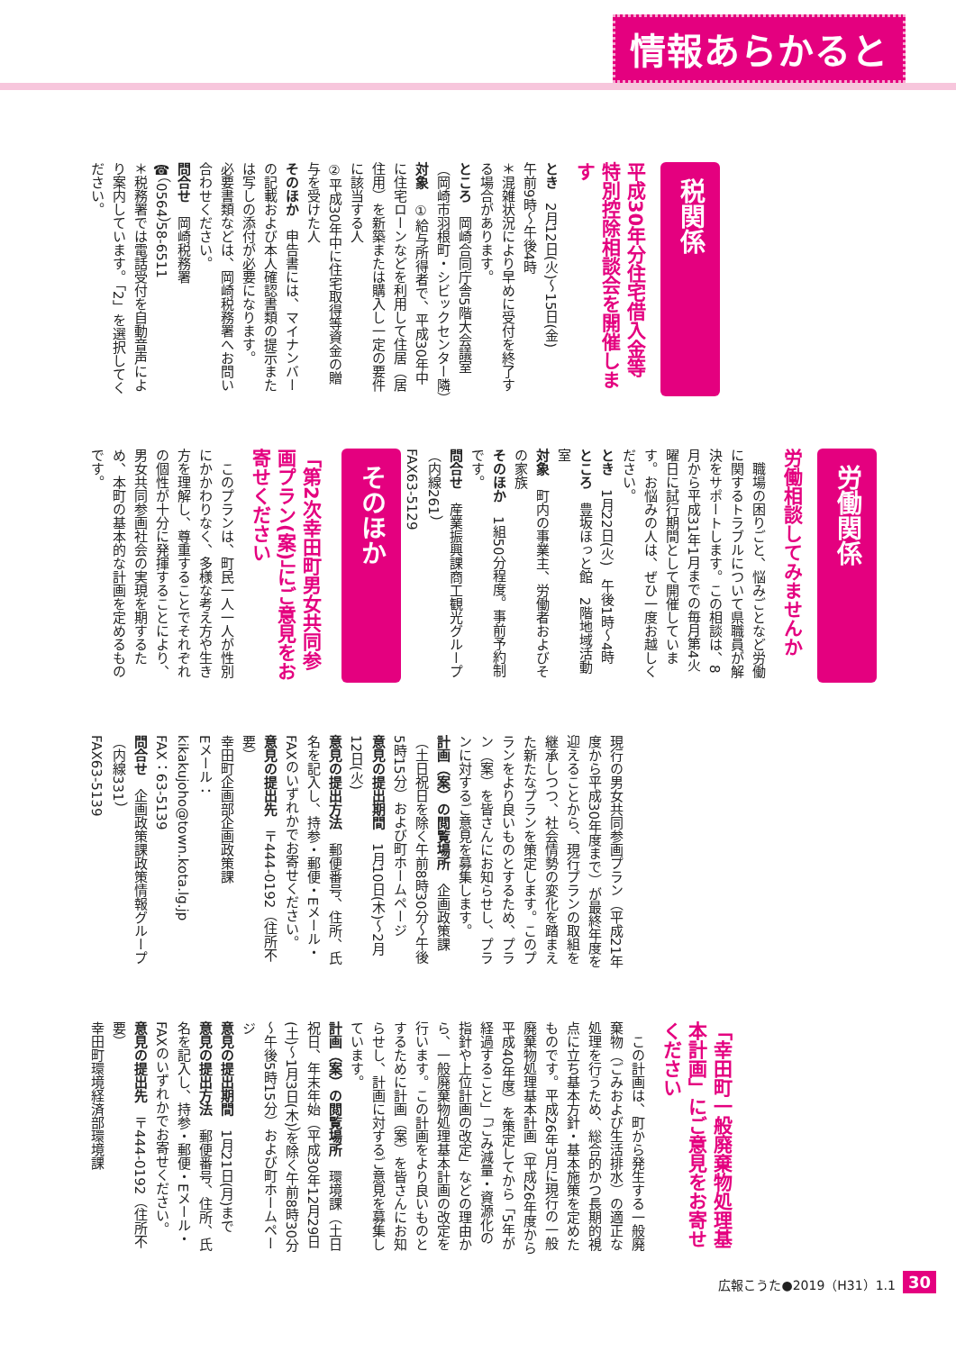情報あらかると
税関係
平成30年分住宅借入金等特別控除相談会を開催します
とき　2月12日(火)～15日(金)
午前9時～午後4時
＊混雑状況により早めに受付を終了する場合があります。
ところ　岡崎合同庁舎5階大会議室（岡崎市羽根町・シビックセンター隣）
対象　①給与所得者で、平成30年中に住宅ローンなどを利用して住居（居住用）を新築または購入し一定の要件に該当する人
②平成30年中に住宅取得等資金の贈与を受けた人
そのほか　申告書には、マイナンバーの記載および本人確認書類の提示または写しの添付が必要になります。
必要書類などは、岡崎税務署へお問い合わせください。
問合せ　岡崎税務署
☎（0564）58-6511
＊税務署では電話受付を自動音声により案内しています。「2」を選択してください。
労働関係
労働相談してみませんか
　職場の困りごと、悩みごとなど労働に関するトラブルについて県職員が解決をサポートします。この相談は、8月から平成31年1月までの毎月第4火曜日に試行期間として開催しています。お悩みの人は、ぜひ一度お越しください。
とき　1月22日(火)　午後1時～4時
ところ　豊坂ほっと館　2階地域活動室
対象　町内の事業主、労働者およびその家族
そのほか　1組50分程度。事前予約制です。
問合せ　産業振興課商工観光グループ（内線261）
FAX63-5129
そのほか
「第2次幸田町男女共同参画プラン(案)」にご意見をお寄せください
　このプランは、町民一人一人が性別にかかわりなく、多様な考え方や生き方を理解し、尊重することでそれぞれの個性が十分に発揮することにより、男女共同参画社会の実現を期するため、本町の基本的な計画を定めるものです。
現行の男女共同参画プラン（平成21年度から平成30年度まで）が最終年度を迎えることから、現行プランの取組を継承しつつ、社会情勢の変化を踏まえた新たなプランを策定します。このプランをより良いものとするため、プラン（案）を皆さんにお知らせし、プランに対するご意見を募集します。
計画（案）の閲覧場所　企画政策課（土日祝日を除く午前8時30分～午後5時15分）および町ホームページ
意見の提出期間　1月10日(木)～2月12日(火)
意見の提出方法　郵便番号、住所、氏名を記入し、持参・郵便・Eメール・FAXのいずれかでお寄せください。
意見の提出先　〒444-0192（住所不要）
幸田町企画部企画政策課
Eメール：kikakujoho@town.kota.lg.jp
FAX：63-5139
問合せ　企画政策課政策情報グループ（内線331）
FAX63-5139
「幸田町一般廃棄物処理基本計画」にご意見をお寄せください
　この計画は、町から発生する一般廃棄物（ごみおよび生活排水）の適正な処理を行うため、総合的かつ長期的視点に立ち基本方針・基本施策を定めたものです。平成26年3月に現行の一般廃棄物処理基本計画（平成26年度から平成40年度）を策定してから「5年が経過すること」「ごみ減量・資源化の指針や上位計画の改定」などの理由から、一般廃棄物処理基本計画の改定を行います。この計画をより良いものとするために計画（案）を皆さんにお知らせし、計画に対するご意見を募集しています。
計画（案）の閲覧場所　環境課（土日祝日、年末年始（平成30年12月29日(土)～1月3日(木)）を除く午前8時30分～午後5時15分）および町ホームページ
意見の提出期間　1月21日(月)まで
意見の提出方法　郵便番号、住所、氏名を記入し、持参・郵便・Eメール・FAXのいずれかでお寄せください。
意見の提出先　〒444-0192（住所不要）
幸田町環境経済部環境課
広報こうた●2019（H31）1.1 30